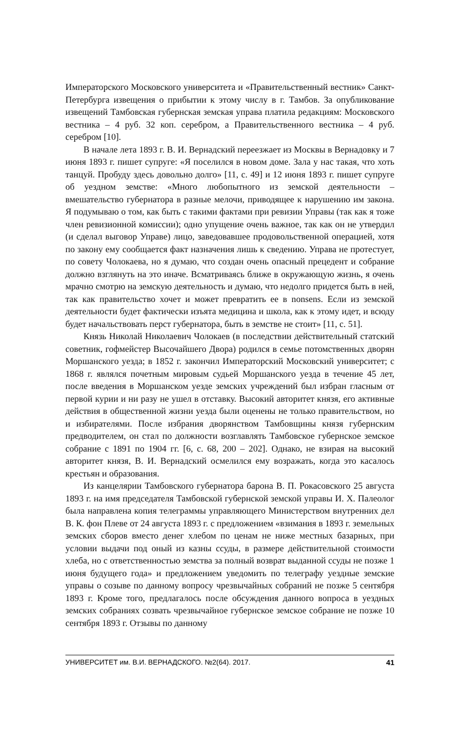Императорского Московского университета и «Правительственный вестник» Санкт-Петербурга извещения о прибытии к этому числу в г. Тамбов. За опубликование извещений Тамбовская губернская земская управа платила редакциям: Московского вестника – 4 руб. 32 коп. серебром, а Правительственного вестника – 4 руб. серебром [10].
В начале лета 1893 г. В. И. Вернадский переезжает из Москвы в Вернадовку и 7 июня 1893 г. пишет супруге: «Я поселился в новом доме. Зала у нас такая, что хоть танцуй. Пробуду здесь довольно долго» [11, с. 49] и 12 июня 1893 г. пишет супруге об уездном земстве: «Много любопытного из земской деятельности – вмешательство губернатора в разные мелочи, приводящее к нарушению им закона. Я подумываю о том, как быть с такими фактами при ревизии Управы (так как я тоже член ревизионной комиссии); одно упущение очень важное, так как он не утвердил (и сделал выговор Управе) лицо, заведовавшее продовольственной операцией, хотя по закону ему сообщается факт назначения лишь к сведению. Управа не протестует, по совету Чолокаева, но я думаю, что создан очень опасный прецедент и собрание должно взглянуть на это иначе. Всматриваясь ближе в окружающую жизнь, я очень мрачно смотрю на земскую деятельность и думаю, что недолго придется быть в ней, так как правительство хочет и может превратить ее в nonsens. Если из земской деятельности будет фактически изъята медицина и школа, как к этому идет, и всюду будет начальствовать перст губернатора, быть в земстве не стоит» [11, с. 51].
Князь Николай Николаевич Чолокаев (в последствии действительный статский советник, гофмейстер Высочайшего Двора) родился в семье потомственных дворян Моршанского уезда; в 1852 г. закончил Императорский Московский университет; с 1868 г. являлся почетным мировым судьей Моршанского уезда в течение 45 лет, после введения в Моршанском уезде земских учреждений был избран гласным от первой курии и ни разу не ушел в отставку. Высокий авторитет князя, его активные действия в общественной жизни уезда были оценены не только правительством, но и избирателями. После избрания дворянством Тамбовщины князя губернским предводителем, он стал по должности возглавлять Тамбовское губернское земское собрание с 1891 по 1904 гг. [6, с. 68, 200 – 202]. Однако, не взирая на высокий авторитет князя, В. И. Вернадский осмелился ему возражать, когда это касалось крестьян и образования.
Из канцелярии Тамбовского губернатора барона В. П. Рокасовского 25 августа 1893 г. на имя председателя Тамбовской губернской земской управы И. Х. Палеолог была направлена копия телеграммы управляющего Министерством внутренних дел В. К. фон Плеве от 24 августа 1893 г. с предложением «взимания в 1893 г. земельных земских сборов вместо денег хлебом по ценам не ниже местных базарных, при условии выдачи под оный из казны ссуды, в размере действительной стоимости хлеба, но с ответственностью земства за полный возврат выданной ссуды не позже 1 июня будущего года» и предложением уведомить по телеграфу уездные земские управы о созыве по данному вопросу чрезвычайных собраний не позже 5 сентября 1893 г. Кроме того, предлагалось после обсуждения данного вопроса в уездных земских собраниях созвать чрезвычайное губернское земское собрание не позже 10 сентября 1893 г. Отзывы по данному
УНИВЕРСИТЕТ им. В.И. ВЕРНАДСКОГО. №2(64). 2017. 41